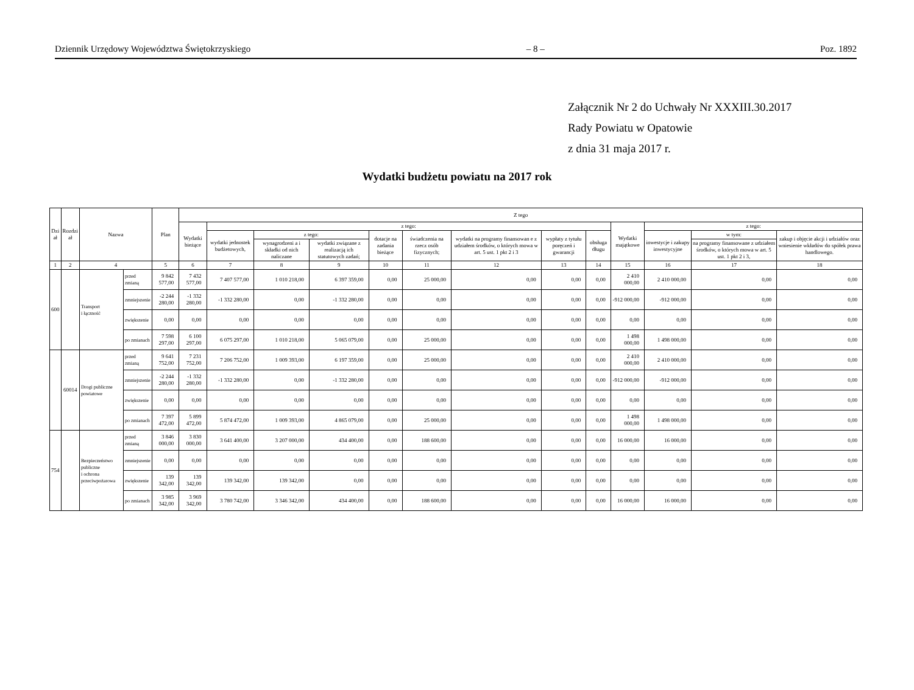Dziennik Urzędowy Województwa Świętokrzyskiego – 8 – Poz. 1892
Załącznik Nr 2 do Uchwały Nr XXXIII.30.2017
Rady Powiatu w Opatowie
z dnia 31 maja 2017 r.
Wydatki budżetu powiatu na 2017 rok
| Dzi ał | Rozdzi ał | Nazwa | | Plan | Z tego | | | | | | | | | | | | |
| --- | --- | --- | --- | --- | --- | --- | --- | --- | --- | --- | --- | --- | --- | --- | --- | --- | --- |
| | | | | | Wydatki bieżące | z tego: | | | | | | | | Wydatki majątkowe | z tego: | | |
| | | | | | | wydatki jednostek budżetowych, | z tego: | | dotacje na zadania bieżące | świadczenia na rzecz osób fizycznych; | wydatki na programy finansowan e z udziałem środków, o których mowa w art. 5 ust. 1 pkt 2 i 3 | wypłaty z tytułu poręczeń i gwarancji | obsługa długu | | inwestycje i zakupy inwestycyjne | w tym: | zakup i objęcie akcji i udziałów oraz wniesienie wkładów do spółek prawa handlowego. |
| | | | | | | | wynagrodzeni a i składki od nich naliczane | wydatki związane z realizacją ich statutowych zadań; | | | | | | | | na programy finansowane z udziałem środków, o których mowa w art. 5 ust. 1 pkt 2 i 3, | |
| 1 | 2 | 4 | | 5 | 6 | 7 | 8 | 9 | 10 | 11 | 12 | 13 | 14 | 15 | 16 | 17 | 18 |
| 600 | | Transport i łączność | przed zmianą | 9 842 577,00 | 7 432 577,00 | 7 407 577,00 | 1 010 218,00 | 6 397 359,00 | 0,00 | 25 000,00 | 0,00 | 0,00 | 0,00 | 2 410 000,00 | 2 410 000,00 | 0,00 | 0,00 |
| | | | zmniejszenie | -2 244 280,00 | -1 332 280,00 | -1 332 280,00 | 0,00 | -1 332 280,00 | 0,00 | 0,00 | 0,00 | 0,00 | 0,00 | -912 000,00 | -912 000,00 | 0,00 | 0,00 |
| | | | zwiększenie | 0,00 | 0,00 | 0,00 | 0,00 | 0,00 | 0,00 | 0,00 | 0,00 | 0,00 | 0,00 | 0,00 | 0,00 | 0,00 | 0,00 |
| | | | po zmianach | 7 598 297,00 | 6 100 297,00 | 6 075 297,00 | 1 010 218,00 | 5 065 079,00 | 0,00 | 25 000,00 | 0,00 | 0,00 | 0,00 | 1 498 000,00 | 1 498 000,00 | 0,00 | 0,00 |
| | 60014 | Drogi publiczne powiatowe | przed zmianą | 9 641 752,00 | 7 231 752,00 | 7 206 752,00 | 1 009 393,00 | 6 197 359,00 | 0,00 | 25 000,00 | 0,00 | 0,00 | 0,00 | 2 410 000,00 | 2 410 000,00 | 0,00 | 0,00 |
| | | | zmniejszenie | -2 244 280,00 | -1 332 280,00 | -1 332 280,00 | 0,00 | -1 332 280,00 | 0,00 | 0,00 | 0,00 | 0,00 | 0,00 | -912 000,00 | -912 000,00 | 0,00 | 0,00 |
| | | | zwiększenie | 0,00 | 0,00 | 0,00 | 0,00 | 0,00 | 0,00 | 0,00 | 0,00 | 0,00 | 0,00 | 0,00 | 0,00 | 0,00 | 0,00 |
| | | | po zmianach | 7 397 472,00 | 5 899 472,00 | 5 874 472,00 | 1 009 393,00 | 4 865 079,00 | 0,00 | 25 000,00 | 0,00 | 0,00 | 0,00 | 1 498 000,00 | 1 498 000,00 | 0,00 | 0,00 |
| 754 | | Bezpieczeństwo publiczne i ochrona przeciwpożarowa | przed zmianą | 3 846 000,00 | 3 830 000,00 | 3 641 400,00 | 3 207 000,00 | 434 400,00 | 0,00 | 188 600,00 | 0,00 | 0,00 | 0,00 | 16 000,00 | 16 000,00 | 0,00 | 0,00 |
| | | | zmniejszenie | 0,00 | 0,00 | 0,00 | 0,00 | 0,00 | 0,00 | 0,00 | 0,00 | 0,00 | 0,00 | 0,00 | 0,00 | 0,00 | 0,00 |
| | | | zwiększenie | 139 342,00 | 139 342,00 | 139 342,00 | 139 342,00 | 0,00 | 0,00 | 0,00 | 0,00 | 0,00 | 0,00 | 0,00 | 0,00 | 0,00 | 0,00 |
| | | | po zmianach | 3 985 342,00 | 3 969 342,00 | 3 780 742,00 | 3 346 342,00 | 434 400,00 | 0,00 | 188 600,00 | 0,00 | 0,00 | 0,00 | 16 000,00 | 16 000,00 | 0,00 | 0,00 |